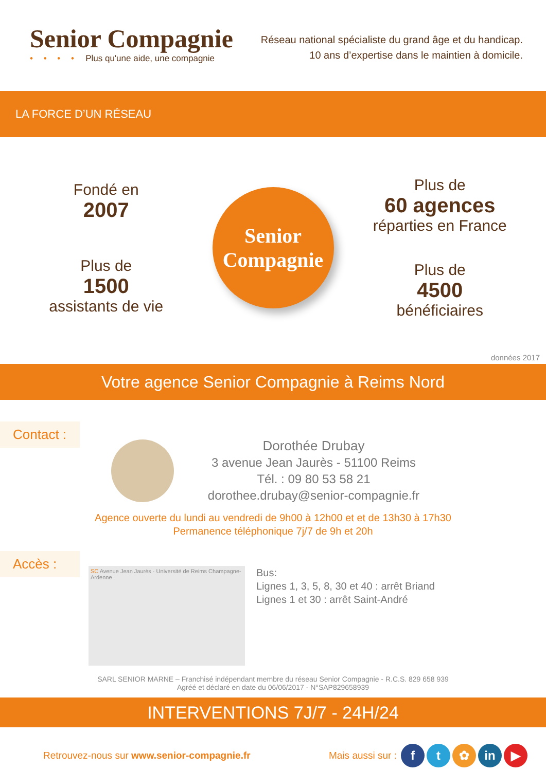Senior Compagnie
• • • • Plus qu'une aide, une compagnie
Réseau national spécialiste du grand âge et du handicap.
10 ans d’expertise dans le maintien à domicile.
LA FORCE D’UN RÉSEAU
Fondé en
2007
Plus de
1500
assistants de vie
Senior
Compagnie
Plus de
60 agences
réparties en France
Plus de
4500
bénéficiaires
données 2017
Votre agence Senior Compagnie à Reims Nord
Contact :
Dorothée Drubay
3 avenue Jean Jaurès - 51100 Reims
Tél. : 09 80 53 58 21
dorothee.drubay@senior-compagnie.fr
Agence ouverte du lundi au vendredi de 9h00 à 12h00 et et de 13h30 à 17h30
Permanence téléphonique 7j/7 de 9h et 20h
Accès :
SC Avenue Jean Jaurès · Université de Reims Champagne-Ardenne
Bus:
Lignes 1, 3, 5, 8, 30 et 40 : arrêt Briand
Lignes 1 et 30 : arrêt Saint-André
SARL SENIOR MARNE – Franchisé indépendant membre du réseau Senior Compagnie - R.C.S. 829 658 939
Agréé et déclaré en date du 06/06/2017 - N°SAP829658939
INTERVENTIONS 7J/7 - 24H/24
Retrouvez-nous sur www.senior-compagnie.fr
Mais aussi sur :
ft ✿ in ▶